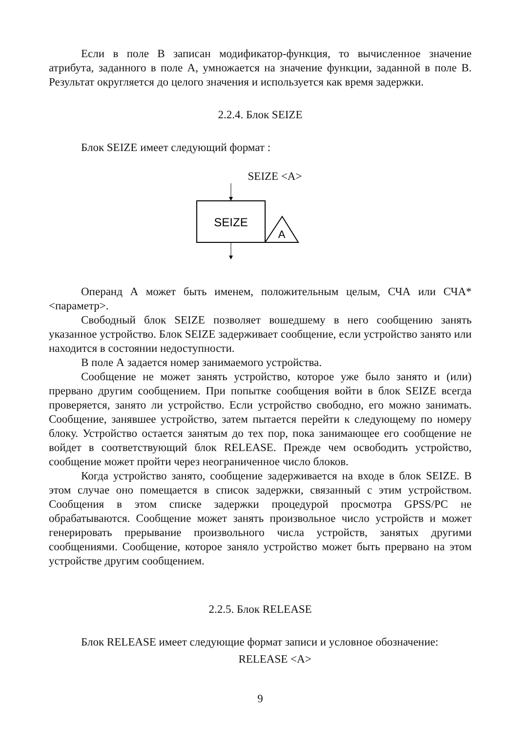Если в поле В записан модификатор-функция, то вычисленное значение атрибута, заданного в поле А, умножается на значение функции, заданной в поле В. Результат округляется до целого значения и используется как время задержки.
2.2.4. Блок SEIZE
Блок SEIZE имеет следующий формат :
SEIZE <A>
SEIZE
A
Операнд А может быть именем, положительным целым, СЧА или СЧА*<параметр>.
Свободный блок SEIZE позволяет вошедшему в него сообщению занять указанное устройство. Блок SEIZE задерживает сообщение, если устройство занято или находится в состоянии недоступности.
В поле А задается номер занимаемого устройства.
Сообщение не может занять устройство, которое уже было занято и (или) прервано другим сообщением. При попытке сообщения войти в блок SEIZE всегда проверяется, занято ли устройство. Если устройство свободно, его можно занимать. Сообщение, занявшее устройство, затем пытается перейти к следующему по номеру блоку. Устройство остается занятым до тех пор, пока занимающее его сообщение не войдет в соответствующий блок RELEASE. Прежде чем освободить устройство, сообщение может пройти через неограниченное число блоков.
Когда устройство занято, сообщение задерживается на входе в блок SEIZE. В этом случае оно помещается в список задержки, связанный с этим устройством. Сообщения в этом списке задержки процедурой просмотра GPSS/PC не обрабатываются. Сообщение может занять произвольное число устройств и может генерировать прерывание произвольного числа устройств, занятых другими сообщениями. Сообщение, которое заняло устройство может быть прервано на этом устройстве другим сообщением.
2.2.5. Блок RELEASE
Блок RELEASE имеет следующие формат записи и условное обозначение:
RELEASE <A>
9